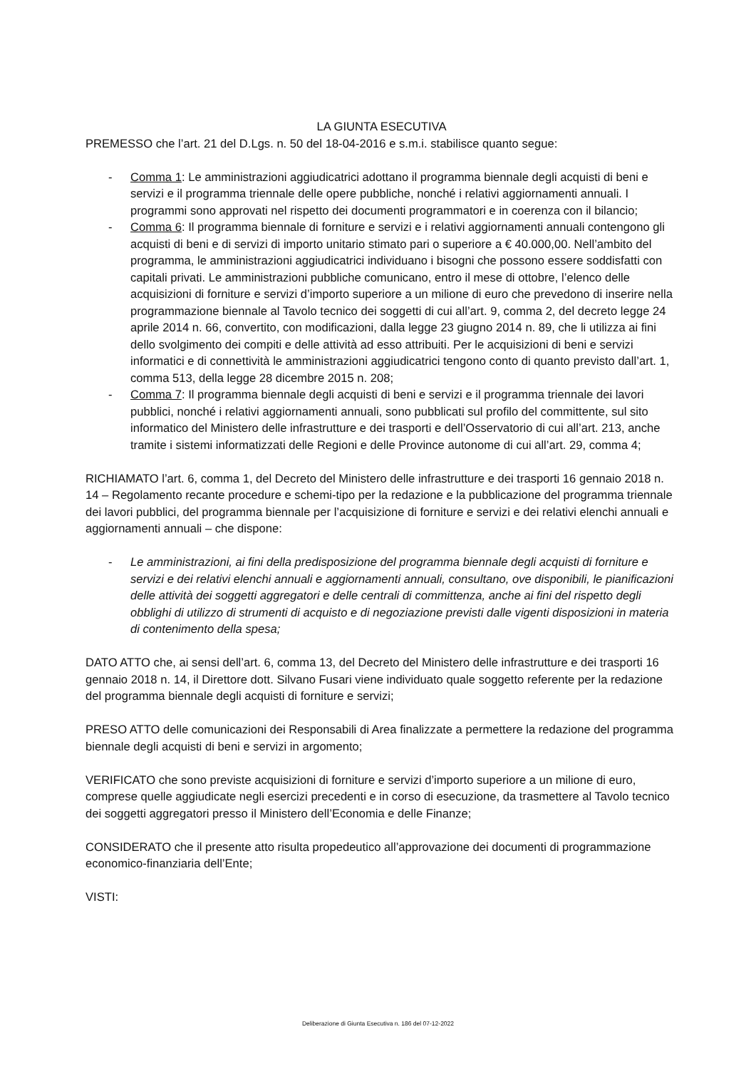LA GIUNTA ESECUTIVA
PREMESSO che l’art. 21 del D.Lgs. n. 50 del 18-04-2016 e s.m.i. stabilisce quanto segue:
- Comma 1: Le amministrazioni aggiudicatrici adottano il programma biennale degli acquisti di beni e servizi e il programma triennale delle opere pubbliche, nonché i relativi aggiornamenti annuali. I programmi sono approvati nel rispetto dei documenti programmatori e in coerenza con il bilancio;
- Comma 6: Il programma biennale di forniture e servizi e i relativi aggiornamenti annuali contengono gli acquisti di beni e di servizi di importo unitario stimato pari o superiore a € 40.000,00. Nell’ambito del programma, le amministrazioni aggiudicatrici individuano i bisogni che possono essere soddisfatti con capitali privati. Le amministrazioni pubbliche comunicano, entro il mese di ottobre, l’elenco delle acquisizioni di forniture e servizi d’importo superiore a un milione di euro che prevedono di inserire nella programmazione biennale al Tavolo tecnico dei soggetti di cui all’art. 9, comma 2, del decreto legge 24 aprile 2014 n. 66, convertito, con modificazioni, dalla legge 23 giugno 2014 n. 89, che li utilizza ai fini dello svolgimento dei compiti e delle attività ad esso attribuiti. Per le acquisizioni di beni e servizi informatici e di connettività le amministrazioni aggiudicatrici tengono conto di quanto previsto dall’art. 1, comma 513, della legge 28 dicembre 2015 n. 208;
- Comma 7: Il programma biennale degli acquisti di beni e servizi e il programma triennale dei lavori pubblici, nonché i relativi aggiornamenti annuali, sono pubblicati sul profilo del committente, sul sito informatico del Ministero delle infrastrutture e dei trasporti e dell’Osservatorio di cui all’art. 213, anche tramite i sistemi informatizzati delle Regioni e delle Province autonome di cui all’art. 29, comma 4;
RICHIAMATO l’art. 6, comma 1, del Decreto del Ministero delle infrastrutture e dei trasporti 16 gennaio 2018 n. 14 – Regolamento recante procedure e schemi-tipo per la redazione e la pubblicazione del programma triennale dei lavori pubblici, del programma biennale per l’acquisizione di forniture e servizi e dei relativi elenchi annuali e aggiornamenti annuali – che dispone:
- Le amministrazioni, ai fini della predisposizione del programma biennale degli acquisti di forniture e servizi e dei relativi elenchi annuali e aggiornamenti annuali, consultano, ove disponibili, le pianificazioni delle attività dei soggetti aggregatori e delle centrali di committenza, anche ai fini del rispetto degli obblighi di utilizzo di strumenti di acquisto e di negoziazione previsti dalle vigenti disposizioni in materia di contenimento della spesa;
DATO ATTO che, ai sensi dell’art. 6, comma 13, del Decreto del Ministero delle infrastrutture e dei trasporti 16 gennaio 2018 n. 14, il Direttore dott. Silvano Fusari viene individuato quale soggetto referente per la redazione del programma biennale degli acquisti di forniture e servizi;
PRESO ATTO delle comunicazioni dei Responsabili di Area finalizzate a permettere la redazione del programma biennale degli acquisti di beni e servizi in argomento;
VERIFICATO che sono previste acquisizioni di forniture e servizi d’importo superiore a un milione di euro, comprese quelle aggiudicate negli esercizi precedenti e in corso di esecuzione, da trasmettere al Tavolo tecnico dei soggetti aggregatori presso il Ministero dell’Economia e delle Finanze;
CONSIDERATO che il presente atto risulta propedeutico all’approvazione dei documenti di programmazione economico-finanziaria dell’Ente;
VISTI:
Deliberazione di Giunta Esecutiva n. 186 del 07-12-2022